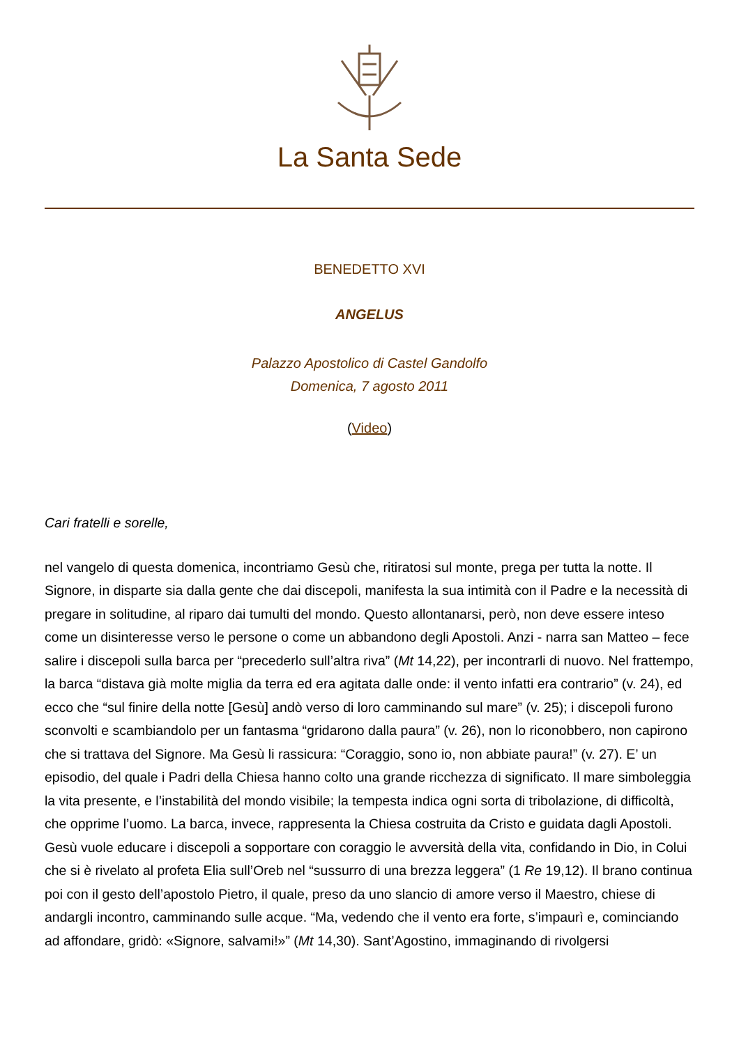La Santa Sede
BENEDETTO XVI
ANGELUS
Palazzo Apostolico di Castel Gandolfo
Domenica, 7 agosto 2011
(Video)
Cari fratelli e sorelle,
nel vangelo di questa domenica, incontriamo Gesù che, ritiratosi sul monte, prega per tutta la notte. Il Signore, in disparte sia dalla gente che dai discepoli, manifesta la sua intimità con il Padre e la necessità di pregare in solitudine, al riparo dai tumulti del mondo. Questo allontanarsi, però, non deve essere inteso come un disinteresse verso le persone o come un abbandono degli Apostoli. Anzi - narra san Matteo – fece salire i discepoli sulla barca per “precederlo sull’altra riva” (Mt 14,22), per incontrarli di nuovo. Nel frattempo, la barca “distava già molte miglia da terra ed era agitata dalle onde: il vento infatti era contrario” (v. 24), ed ecco che “sul finire della notte [Gesù] andò verso di loro camminando sul mare” (v. 25); i discepoli furono sconvolti e scambiandolo per un fantasma “gridarono dalla paura” (v. 26), non lo riconobbero, non capirono che si trattava del Signore. Ma Gesù li rassicura: “Coraggio, sono io, non abbiate paura!” (v. 27). E’ un episodio, del quale i Padri della Chiesa hanno colto una grande ricchezza di significato. Il mare simboleggia la vita presente, e l’instabilità del mondo visibile; la tempesta indica ogni sorta di tribolazione, di difficoltà, che opprime l’uomo. La barca, invece, rappresenta la Chiesa costruita da Cristo e guidata dagli Apostoli. Gesù vuole educare i discepoli a sopportare con coraggio le avversità della vita, confidando in Dio, in Colui che si è rivelato al profeta Elia sull’Oreb nel “sussurro di una brezza leggera” (1 Re 19,12). Il brano continua poi con il gesto dell’apostolo Pietro, il quale, preso da uno slancio di amore verso il Maestro, chiese di andargli incontro, camminando sulle acque. “Ma, vedendo che il vento era forte, s’impaurì e, cominciando ad affondare, gridò: «Signore, salvami!»” (Mt 14,30). Sant’Agostino, immaginando di rivolgersi